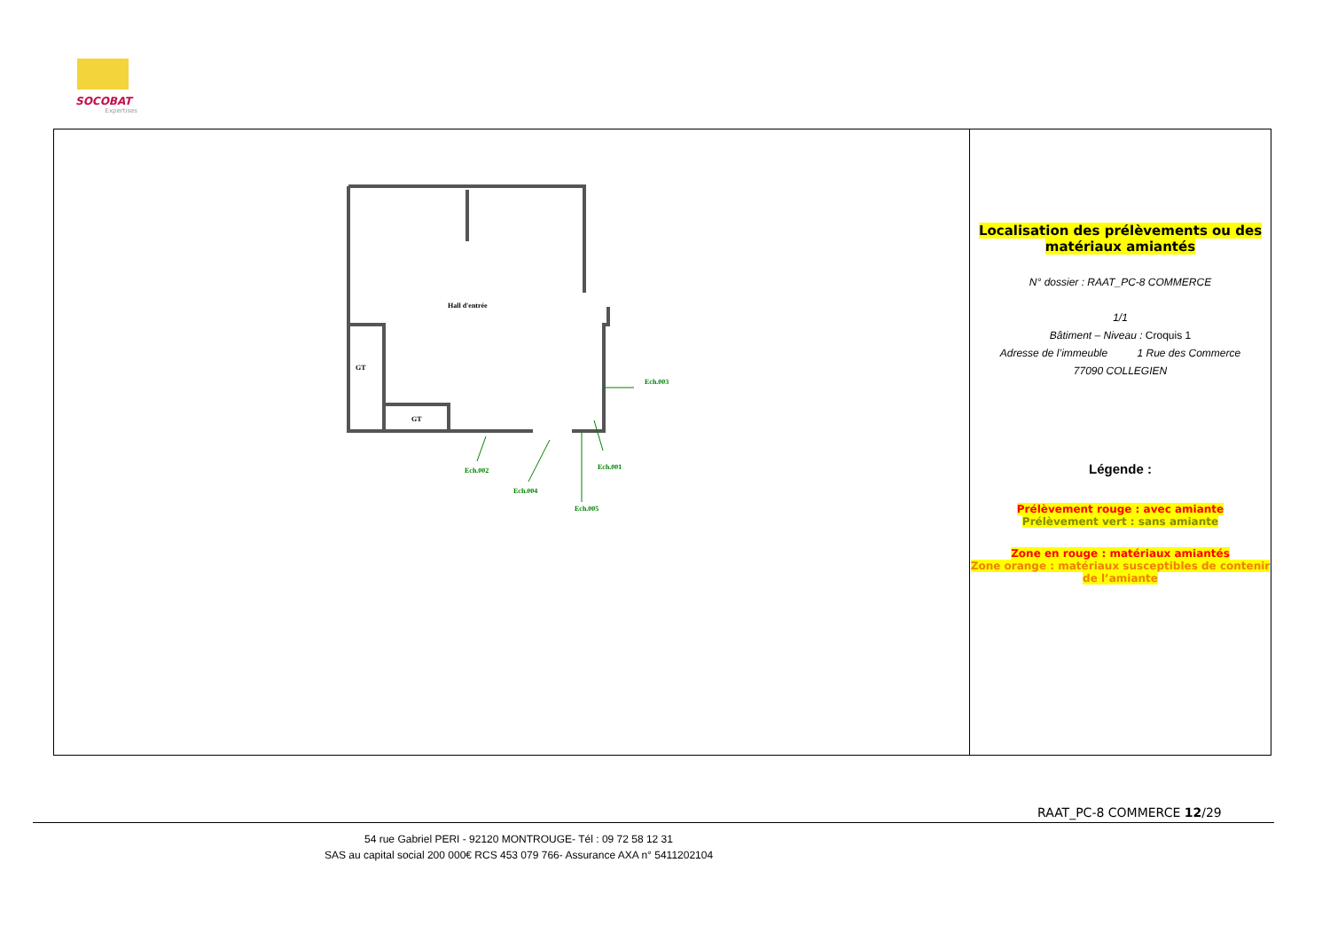SOCOBAT
Expertises
Hall d'entrée
GT
GT
Ech.003
Ech.002 Ech.001
Ech.004
Ech.005
Localisation des prélèvements ou des matériaux amiantés
N° dossier : RAAT_PC-8 COMMERCE
1/1
Bâtiment – Niveau : Croquis 1
Adresse de l’immeuble 1 Rue des Commerce
77090 COLLEGIEN
Légende :
Prélèvement rouge : avec amiante
Prélèvement vert : sans amiante
Zone en rouge : matériaux amiantés
Zone orange : matériaux susceptibles de contenir de l’amiante
RAAT_PC-8 COMMERCE 12/29
54 rue Gabriel PERI - 92120 MONTROUGE- Tél : 09 72 58 12 31
SAS au capital social 200 000€ RCS 453 079 766- Assurance AXA n° 5411202104